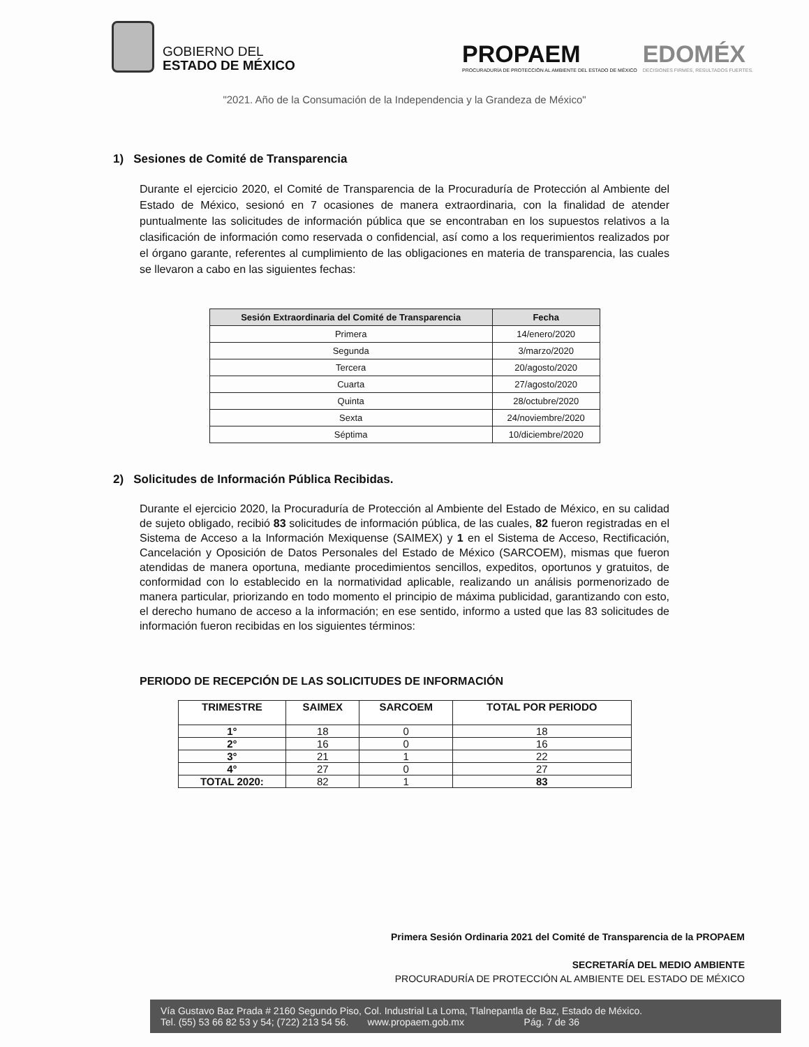GOBIERNO DEL
ESTADO DE MÉXICO
PROPAEM
PROCURADURÍA DE PROTECCIÓN AL AMBIENTE DEL ESTADO DE MÉXICO
EDOMÉX
DECISIONES FIRMES, RESULTADOS FUERTES.
"2021. Año de la Consumación de la Independencia y la Grandeza de México"
1) Sesiones de Comité de Transparencia
Durante el ejercicio 2020, el Comité de Transparencia de la Procuraduría de Protección al Ambiente del Estado de México, sesionó en 7 ocasiones de manera extraordinaria, con la finalidad de atender puntualmente las solicitudes de información pública que se encontraban en los supuestos relativos a la clasificación de información como reservada o confidencial, así como a los requerimientos realizados por el órgano garante, referentes al cumplimiento de las obligaciones en materia de transparencia, las cuales se llevaron a cabo en las siguientes fechas:
| Sesión Extraordinaria del Comité de Transparencia | Fecha |
| --- | --- |
| Primera | 14/enero/2020 |
| Segunda | 3/marzo/2020 |
| Tercera | 20/agosto/2020 |
| Cuarta | 27/agosto/2020 |
| Quinta | 28/octubre/2020 |
| Sexta | 24/noviembre/2020 |
| Séptima | 10/diciembre/2020 |
2) Solicitudes de Información Pública Recibidas.
Durante el ejercicio 2020, la Procuraduría de Protección al Ambiente del Estado de México, en su calidad de sujeto obligado, recibió 83 solicitudes de información pública, de las cuales, 82 fueron registradas en el Sistema de Acceso a la Información Mexiquense (SAIMEX) y 1 en el Sistema de Acceso, Rectificación, Cancelación y Oposición de Datos Personales del Estado de México (SARCOEM), mismas que fueron atendidas de manera oportuna, mediante procedimientos sencillos, expeditos, oportunos y gratuitos, de conformidad con lo establecido en la normatividad aplicable, realizando un análisis pormenorizado de manera particular, priorizando en todo momento el principio de máxima publicidad, garantizando con esto, el derecho humano de acceso a la información; en ese sentido, informo a usted que las 83 solicitudes de información fueron recibidas en los siguientes términos:
PERIODO DE RECEPCIÓN DE LAS SOLICITUDES DE INFORMACIÓN
| TRIMESTRE | SAIMEX | SARCOEM | TOTAL POR PERIODO |
| --- | --- | --- | --- |
| 1° | 18 | 0 | 18 |
| 2° | 16 | 0 | 16 |
| 3° | 21 | 1 | 22 |
| 4° | 27 | 0 | 27 |
| TOTAL 2020: | 82 | 1 | 83 |
Primera Sesión Ordinaria 2021 del Comité de Transparencia de la PROPAEM
SECRETARÍA DEL MEDIO AMBIENTE
PROCURADURÍA DE PROTECCIÓN AL AMBIENTE DEL ESTADO DE MÉXICO
Vía Gustavo Baz Prada # 2160 Segundo Piso, Col. Industrial La Loma, Tlalnepantla de Baz, Estado de México.
Tel. (55) 53 66 82 53 y 54; (722) 213 54 56. www.propaem.gob.mx Pág. 7 de 36